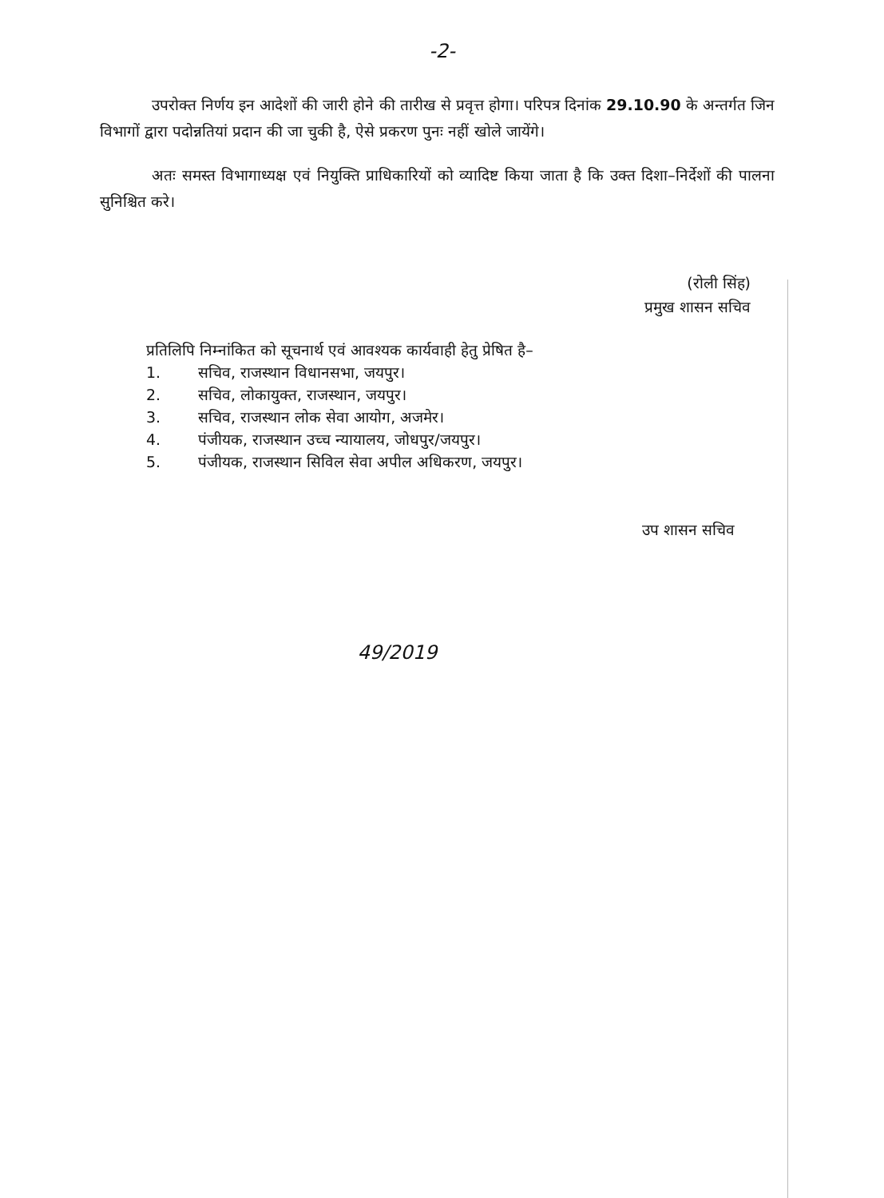-2-
उपरोक्त निर्णय इन आदेशों की जारी होने की तारीख से प्रवृत्त होगा। परिपत्र दिनांक 29.10.90 के अन्तर्गत जिन विभागों द्वारा पदोन्नतियां प्रदान की जा चुकी है, ऐसे प्रकरण पुनः नहीं खोले जायेंगे।
अतः समस्त विभागाध्यक्ष एवं नियुक्ति प्राधिकारियों को व्यादिष्ट किया जाता है कि उक्त दिशा–निर्देशों की पालना सुनिश्चित करे।
(रोली सिंह)
प्रमुख शासन सचिव
प्रतिलिपि निम्नांकित को सूचनार्थ एवं आवश्यक कार्यवाही हेतु प्रेषित है–
1. सचिव, राजस्थान विधानसभा, जयपुर।
2. सचिव, लोकायुक्त, राजस्थान, जयपुर।
3. सचिव, राजस्थान लोक सेवा आयोग, अजमेर।
4. पंजीयक, राजस्थान उच्च न्यायालय, जोधपुर/जयपुर।
5. पंजीयक, राजस्थान सिविल सेवा अपील अधिकरण, जयपुर।
उप शासन सचिव
49/2019